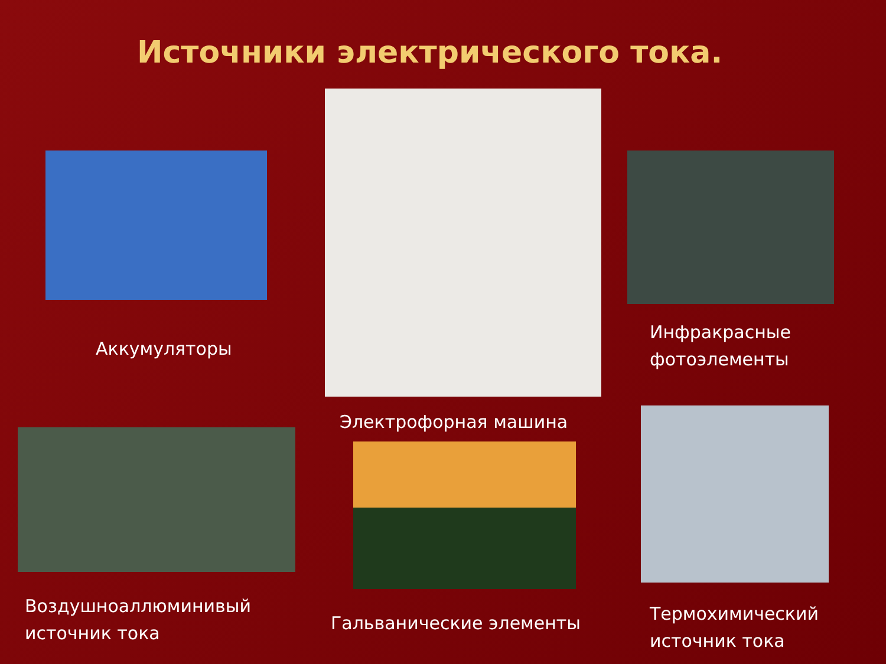Источники электрического тока.
Аккумуляторы
Воздушноаллюминивый
источник тока
Электрофорная машина
Гальванические элементы
Инфракрасные
фотоэлементы
Термохимический
источник тока